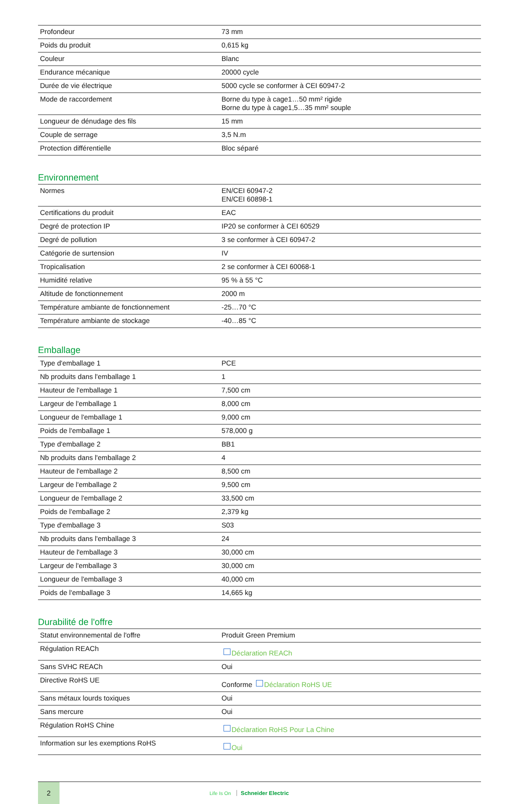| Profondeur | 73 mm |
| Poids du produit | 0,615 kg |
| Couleur | Blanc |
| Endurance mécanique | 20000 cycle |
| Durée de vie électrique | 5000 cycle se conformer à CEI 60947-2 |
| Mode de raccordement | Borne du type à cage1…50 mm² rigide Borne du type à cage1,5…35 mm² souple |
| Longueur de dénudage des fils | 15 mm |
| Couple de serrage | 3,5 N.m |
| Protection différentielle | Bloc séparé |
Environnement
| Normes | EN/CEI 60947-2 EN/CEI 60898-1 |
| Certifications du produit | EAC |
| Degré de protection IP | IP20 se conformer à CEI 60529 |
| Degré de pollution | 3 se conformer à CEI 60947-2 |
| Catégorie de surtension | IV |
| Tropicalisation | 2 se conformer à CEI 60068-1 |
| Humidité relative | 95 % à 55 °C |
| Altitude de fonctionnement | 2000 m |
| Température ambiante de fonctionnement | -25…70 °C |
| Température ambiante de stockage | -40…85 °C |
Emballage
| Type d'emballage 1 | PCE |
| Nb produits dans l'emballage 1 | 1 |
| Hauteur de l'emballage 1 | 7,500 cm |
| Largeur de l'emballage 1 | 8,000 cm |
| Longueur de l'emballage 1 | 9,000 cm |
| Poids de l'emballage 1 | 578,000 g |
| Type d'emballage 2 | BB1 |
| Nb produits dans l'emballage 2 | 4 |
| Hauteur de l'emballage 2 | 8,500 cm |
| Largeur de l'emballage 2 | 9,500 cm |
| Longueur de l'emballage 2 | 33,500 cm |
| Poids de l'emballage 2 | 2,379 kg |
| Type d'emballage 3 | S03 |
| Nb produits dans l'emballage 3 | 24 |
| Hauteur de l'emballage 3 | 30,000 cm |
| Largeur de l'emballage 3 | 30,000 cm |
| Longueur de l'emballage 3 | 40,000 cm |
| Poids de l'emballage 3 | 14,665 kg |
Durabilité de l'offre
| Statut environnemental de l'offre | Produit Green Premium |
| Régulation REACh | Déclaration REACh |
| Sans SVHC REACh | Oui |
| Directive RoHS UE | Conforme Déclaration RoHS UE |
| Sans métaux lourds toxiques | Oui |
| Sans mercure | Oui |
| Régulation RoHS Chine | Déclaration RoHS Pour La Chine |
| Information sur les exemptions RoHS | Oui |
2
Life Is On Schneider Electric